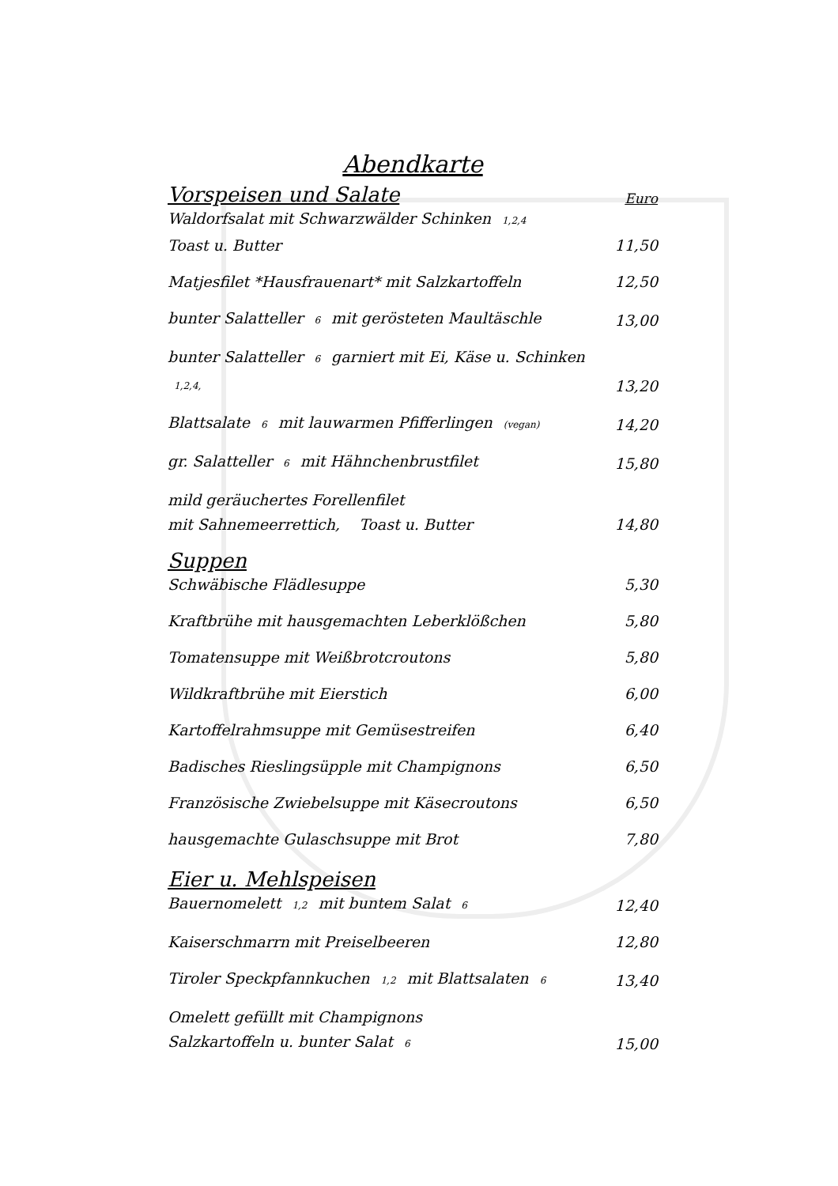Abendkarte
Vorspeisen und Salate Euro
Waldorfsalat mit Schwarzwälder Schinken 1,2,4
Toast u. Butter
11,50
Matjesfilet *Hausfrauenart* mit Salzkartoffeln
12,50
bunter Salatteller 6 mit gerösteten Maultäschle
13,00
bunter Salatteller 6 garniert mit Ei, Käse u. Schinken 1,2,4,
13,20
Blattsalate 6 mit lauwarmen Pfifferlingen (vegan)
14,20
gr. Salatteller 6 mit Hähnchenbrustfilet
15,80
mild geräuchertes Forellenfilet
mit Sahnemeerrettich, Toast u. Butter
14,80
Suppen
Schwäbische Flädlesuppe
5,30
Kraftbrühe mit hausgemachten Leberklößchen
5,80
Tomatensuppe mit Weißbrotcroutons
5,80
Wildkraftbrühe mit Eierstich
6,00
Kartoffelrahmsuppe mit Gemüsestreifen
6,40
Badisches Rieslingsüpple mit Champignons
6,50
Französische Zwiebelsuppe mit Käsecroutons
6,50
hausgemachte Gulaschsuppe mit Brot
7,80
Eier u. Mehlspeisen
Bauernomelett 1,2 mit buntem Salat 6
12,40
Kaiserschmarrn mit Preiselbeeren
12,80
Tiroler Speckpfannkuchen 1,2 mit Blattsalaten 6
13,40
Omelett gefüllt mit Champignons
Salzkartoffeln u. bunter Salat 6
15,00